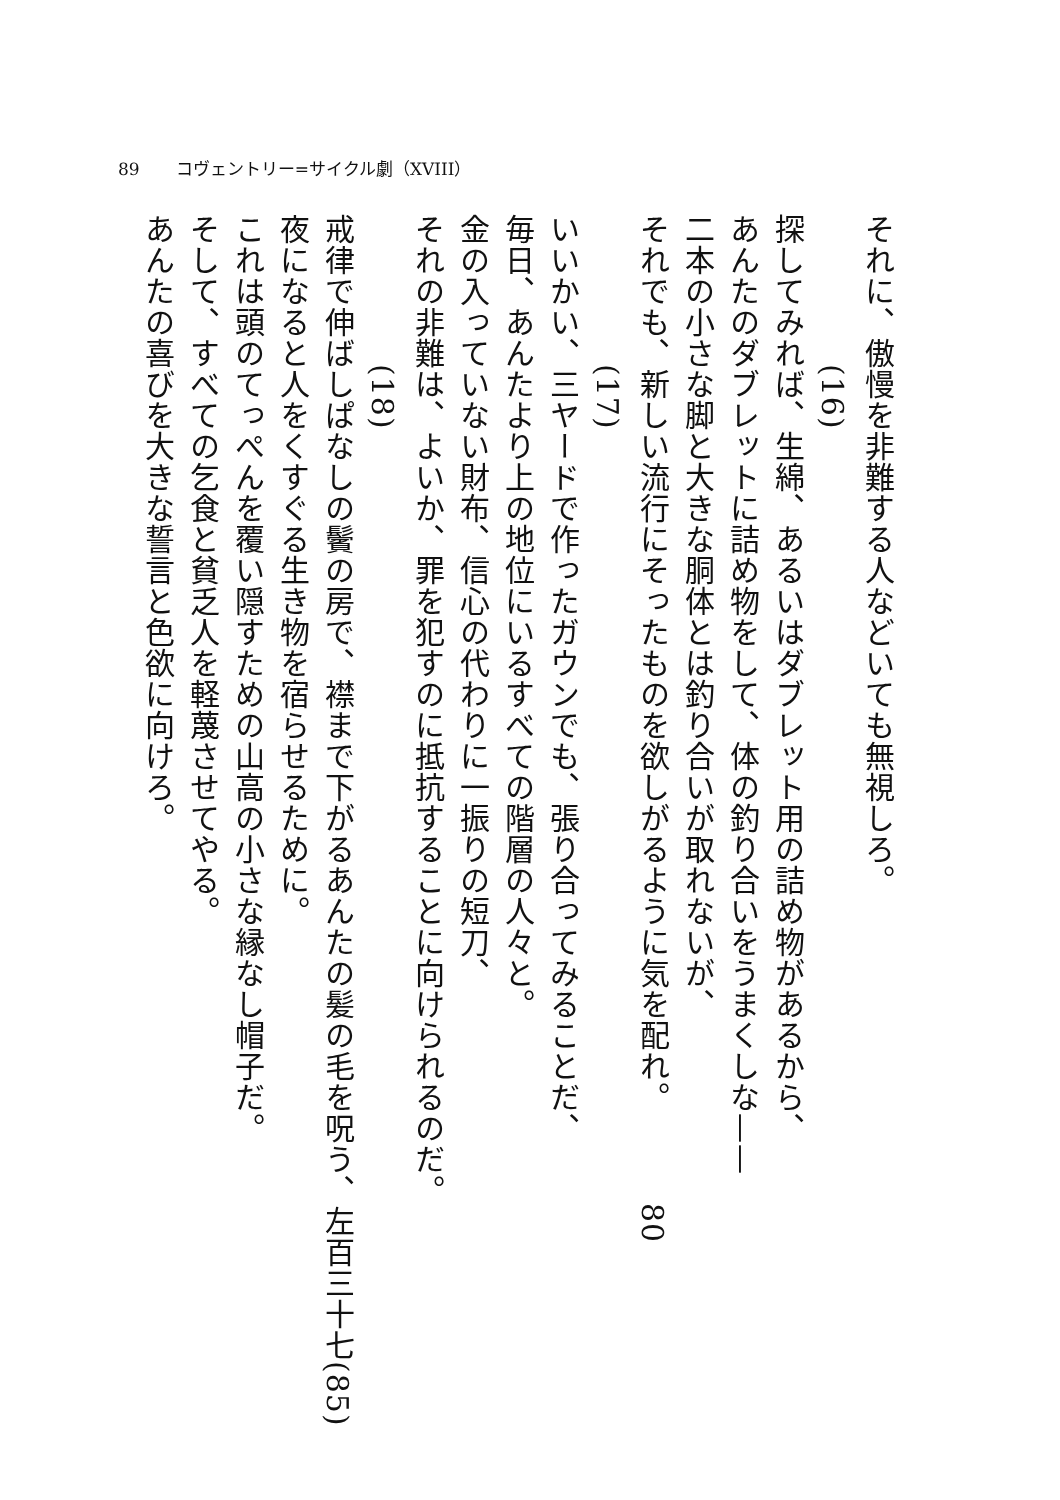89 コヴェントリー=サイクル劇（XVIII）
それに、傲慢を非難する人などいても無視しろ。
(16)
探してみれば、生綿、あるいはダブレット用の詰め物があるから、
あんたのダブレットに詰め物をして、体の釣り合いをうまくしな——
二本の小さな脚と大きな胴体とは釣り合いが取れないが、
それでも、新しい流行にそったものを欲しがるように気を配れ。80
(17)
いいかい、三ヤードで作ったガウンでも、張り合ってみることだ、
毎日、あんたより上の地位にいるすべての階層の人々と。
金の入っていない財布、信心の代わりに一振りの短刀、
それの非難は、よいか、罪を犯すのに抵抗することに向けられるのだ。
(18)
戒律で伸ばしぱなしの鬢の房で、襟まで下がるあんたの髪の毛を呪う、左百三十七(85)
夜になると人をくすぐる生き物を宿らせるために。
これは頭のてっぺんを覆い隠すための山高の小さな縁なし帽子だ。
そして、すべての乞食と貧乏人を軽蔑させてやる。
あんたの喜びを大きな誓言と色欲に向けろ。